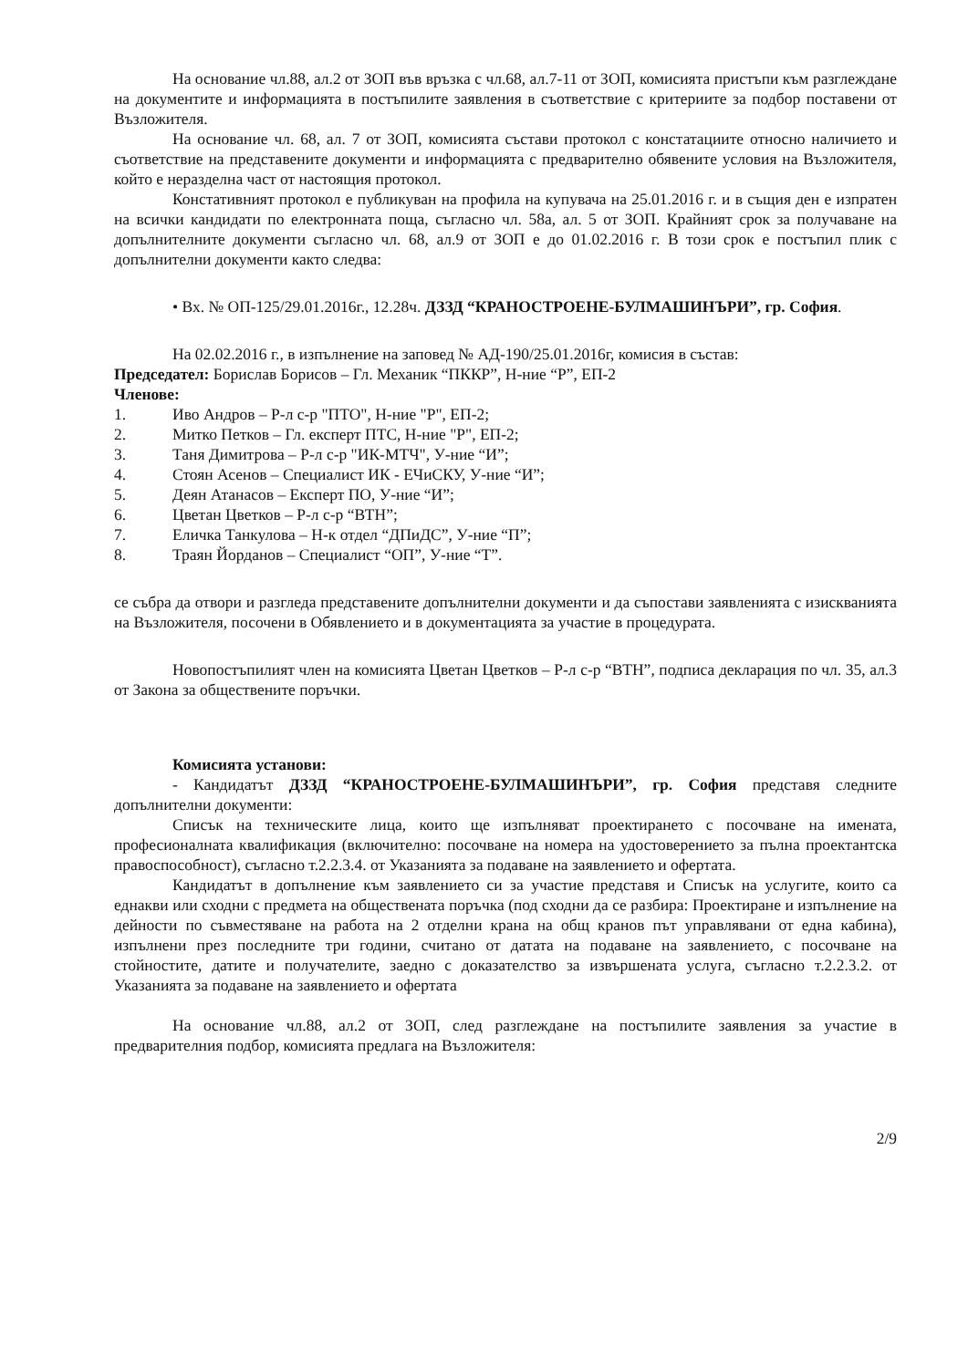На основание чл.88, ал.2 от ЗОП във връзка с чл.68, ал.7-11 от ЗОП, комисията пристъпи към разглеждане на документите и информацията в постъпилите заявления в съответствие с критериите за подбор поставени от Възложителя.
На основание чл. 68, ал. 7 от ЗОП, комисията състави протокол с констатациите относно наличието и съответствие на представените документи и информацията с предварително обявените условия на Възложителя, който е неразделна част от настоящия протокол.
Констативният протокол е публикуван на профила на купувача на 25.01.2016 г. и в същия ден е изпратен на всички кандидати по електронната поща, съгласно чл. 58а, ал. 5 от ЗОП. Крайният срок за получаване на допълнителните документи съгласно чл. 68, ал.9 от ЗОП е до 01.02.2016 г. В този срок е постъпил плик с допълнителни документи както следва:
• Вх. № ОП-125/29.01.2016г., 12.28ч. ДЗЗД “КРАНОСТРОЕНЕ-БУЛМАШИНЪРИ”, гр. София.
На 02.02.2016 г., в изпълнение на заповед № АД-190/25.01.2016г, комисия в състав:
Председател: Борислав Борисов – Гл. Механик “ПККР”, Н-ние “Р”, ЕП-2
Членове:
1. Иво Андров – Р-л с-р "ПТО", Н-ние "Р", ЕП-2;
2. Митко Петков – Гл. експерт ПТС, Н-ние "Р", ЕП-2;
3. Таня Димитрова – Р-л с-р "ИК-МТЧ", У-ние “И”;
4. Стоян Асенов – Специалист ИК - ЕЧиСКУ, У-ние “И”;
5. Деян Атанасов – Експерт ПО, У-ние “И”;
6. Цветан Цветков – Р-л с-р “ВТН”;
7. Еличка Танкулова – Н-к отдел “ДПиДС”, У-ние “П”;
8. Траян Йорданов – Специалист “ОП”, У-ние “Т”.
се събра да отвори и разгледа представените допълнителни документи и да съпостави заявленията с изискванията на Възложителя, посочени в Обявлението и в документацията за участие в процедурата.
Новопостъпилият член на комисията Цветан Цветков – Р-л с-р “ВТН”, подписа декларация по чл. 35, ал.3 от Закона за обществените поръчки.
Комисията установи:
- Кандидатът ДЗЗД “КРАНОСТРОЕНЕ-БУЛМАШИНЪРИ”, гр. София представя следните допълнителни документи:
Списък на техническите лица, които ще изпълняват проектирането с посочване на имената, професионалната квалификация (включително: посочване на номера на удостоверението за пълна проектантска правоспособност), съгласно т.2.2.3.4. от Указанията за подаване на заявлението и офертата.
Кандидатът в допълнение към заявлението си за участие представя и Списък на услугите, които са еднакви или сходни с предмета на обществената поръчка (под сходни да се разбира: Проектиране и изпълнение на дейности по съвместяване на работа на 2 отделни крана на общ кранов път управлявани от една кабина), изпълнени през последните три години, считано от датата на подаване на заявлението, с посочване на стойностите, датите и получателите, заедно с доказателство за извършената услуга, съгласно т.2.2.3.2. от Указанията за подаване на заявлението и офертата
На основание чл.88, ал.2 от ЗОП, след разглеждане на постъпилите заявления за участие в предварителния подбор, комисията предлага на Възложителя:
2/9